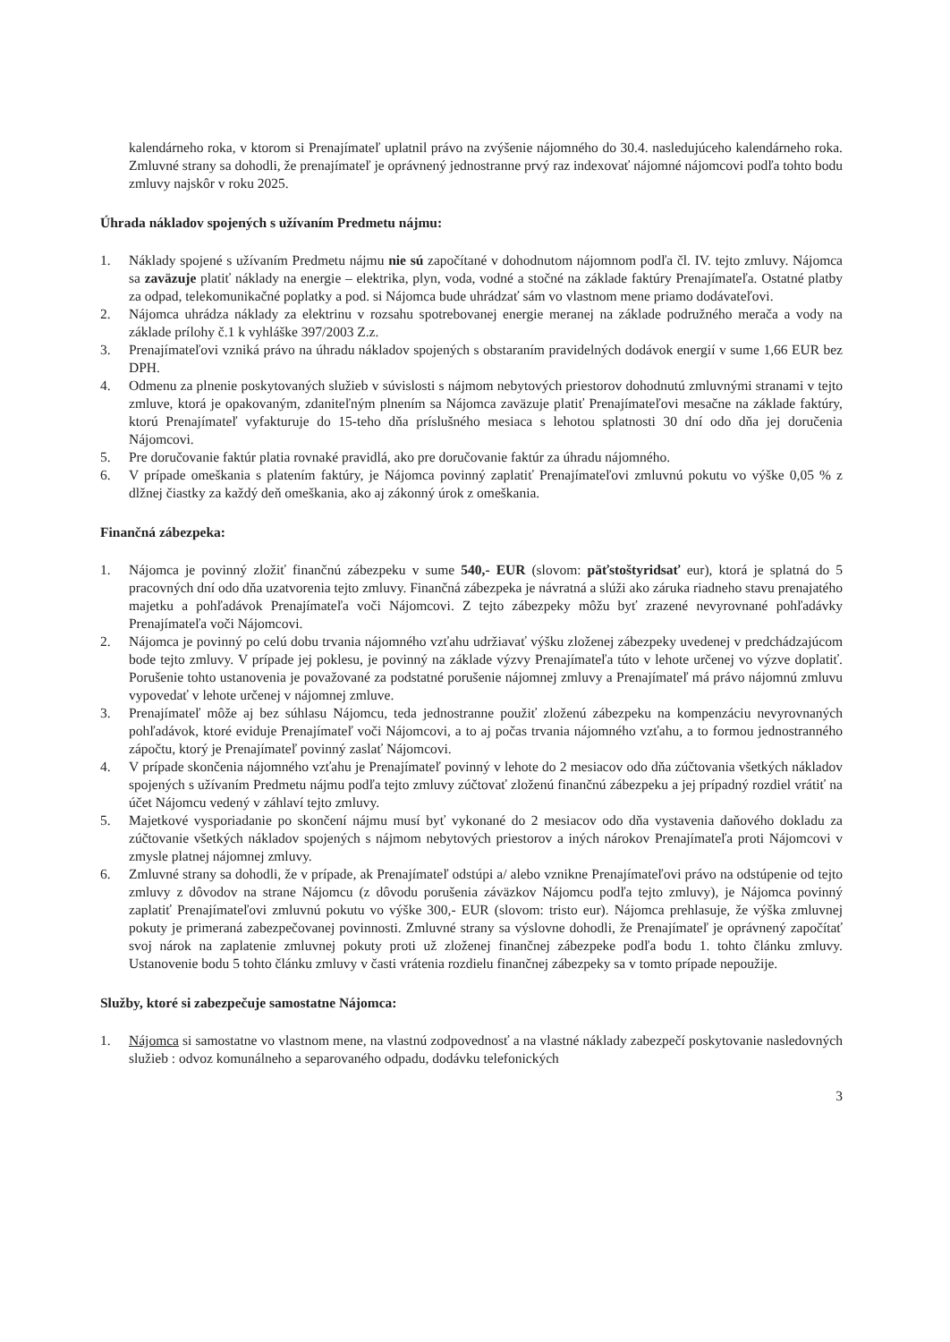kalendárneho roka, v ktorom si Prenajímateľ uplatnil právo na zvýšenie nájomného do 30.4. nasledujúceho kalendárneho roka. Zmluvné strany sa dohodli, že prenajímateľ je oprávnený jednostranne prvý raz indexovať nájomné nájomcovi podľa tohto bodu zmluvy najskôr v roku 2025.
Úhrada nákladov spojených s užívaním Predmetu nájmu:
1. Náklady spojené s užívaním Predmetu nájmu nie sú započítané v dohodnutom nájomnom podľa čl. IV. tejto zmluvy. Nájomca sa zaväzuje platiť náklady na energie – elektrika, plyn, voda, vodné a stočné na základe faktúry Prenajímateľa. Ostatné platby za odpad, telekomunikačné poplatky a pod. si Nájomca bude uhrádzať sám vo vlastnom mene priamo dodávateľovi.
2. Nájomca uhrádza náklady za elektrinu v rozsahu spotrebovanej energie meranej na základe podružného merača a vody na základe prílohy č.1 k vyhláške 397/2003 Z.z.
3. Prenajímateľovi vzniká právo na úhradu nákladov spojených s obstaraním pravidelných dodávok energií v sume 1,66 EUR bez DPH.
4. Odmenu za plnenie poskytovaných služieb v súvislosti s nájmom nebytových priestorov dohodnutú zmluvnými stranami v tejto zmluve, ktorá je opakovaným, zdaniteľným plnením sa Nájomca zaväzuje platiť Prenajímateľovi mesačne na základe faktúry, ktorú Prenajímateľ vyfakturuje do 15-teho dňa príslušného mesiaca s lehotou splatnosti 30 dní odo dňa jej doručenia Nájomcovi.
5. Pre doručovanie faktúr platia rovnaké pravidlá, ako pre doručovanie faktúr za úhradu nájomného.
6. V prípade omeškania s platením faktúry, je Nájomca povinný zaplatiť Prenajímateľovi zmluvnú pokutu vo výške 0,05 % z dlžnej čiastky za každý deň omeškania, ako aj zákonný úrok z omeškania.
Finančná zábezpeka:
1. Nájomca je povinný zložiť finančnú zábezpeku v sume 540,- EUR (slovom: päťstoštyridsať eur), ktorá je splatná do 5 pracovných dní odo dňa uzatvorenia tejto zmluvy. Finančná zábezpeka je návratná a slúži ako záruka riadneho stavu prenajatého majetku a pohľadávok Prenajímateľa voči Nájomcovi. Z tejto zábezpeky môžu byť zrazené nevyrovnané pohľadávky Prenajímateľa voči Nájomcovi.
2. Nájomca je povinný po celú dobu trvania nájomného vzťahu udržiavať výšku zloženej zábezpeky uvedenej v predchádzajúcom bode tejto zmluvy. V prípade jej poklesu, je povinný na základe výzvy Prenajímateľa túto v lehote určenej vo výzve doplatiť. Porušenie tohto ustanovenia je považované za podstatné porušenie nájomnej zmluvy a Prenajímateľ má právo nájomnú zmluvu vypovedať v lehote určenej v nájomnej zmluve.
3. Prenajímateľ môže aj bez súhlasu Nájomcu, teda jednostranne použiť zloženú zábezpeku na kompenzáciu nevyrovnaných pohľadávok, ktoré eviduje Prenajímateľ voči Nájomcovi, a to aj počas trvania nájomného vzťahu, a to formou jednostranného zápočtu, ktorý je Prenajímateľ povinný zaslať Nájomcovi.
4. V prípade skončenia nájomného vzťahu je Prenajímateľ povinný v lehote do 2 mesiacov odo dňa zúčtovania všetkých nákladov spojených s užívaním Predmetu nájmu podľa tejto zmluvy zúčtovať zloženú finančnú zábezpeku a jej prípadný rozdiel vrátiť na účet Nájomcu vedený v záhlaví tejto zmluvy.
5. Majetkové vysporiadanie po skončení nájmu musí byť vykonané do 2 mesiacov odo dňa vystavenia daňového dokladu za zúčtovanie všetkých nákladov spojených s nájmom nebytových priestorov a iných nárokov Prenajímateľa proti Nájomcovi v zmysle platnej nájomnej zmluvy.
6. Zmluvné strany sa dohodli, že v prípade, ak Prenajímateľ odstúpi a/ alebo vznikne Prenajímateľovi právo na odstúpenie od tejto zmluvy z dôvodov na strane Nájomcu (z dôvodu porušenia záväzkov Nájomcu podľa tejto zmluvy), je Nájomca povinný zaplatiť Prenajímateľovi zmluvnú pokutu vo výške 300,- EUR (slovom: tristo eur). Nájomca prehlasuje, že výška zmluvnej pokuty je primeraná zabezpečovanej povinnosti. Zmluvné strany sa výslovne dohodli, že Prenajímateľ je oprávnený započítať svoj nárok na zaplatenie zmluvnej pokuty proti už zloženej finančnej zábezpeke podľa bodu 1. tohto článku zmluvy. Ustanovenie bodu 5 tohto článku zmluvy v časti vrátenia rozdielu finančnej zábezpeky sa v tomto prípade nepoužije.
Služby, ktoré si zabezpečuje samostatne Nájomca:
1. Nájomca si samostatne vo vlastnom mene, na vlastnú zodpovednosť a na vlastné náklady zabezpečí poskytovanie nasledovných služieb : odvoz komunálneho a separovaného odpadu, dodávku telefonických
3